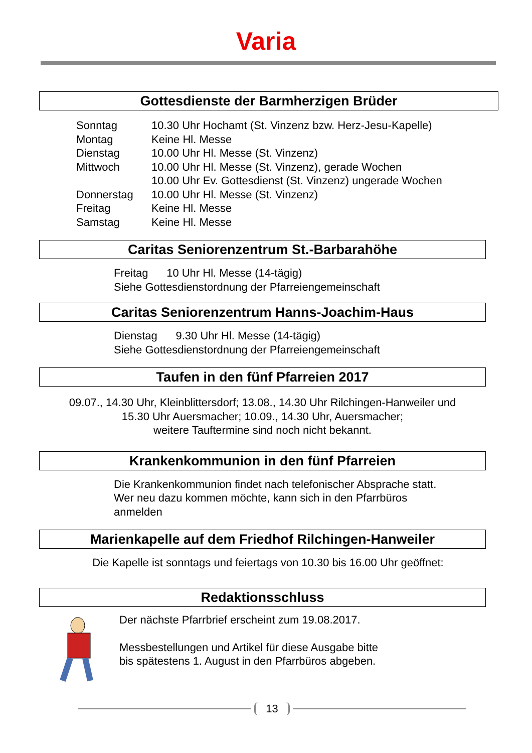Varia
Gottesdienste der Barmherzigen Brüder
| Sonntag | 10.30 Uhr Hochamt (St. Vinzenz bzw. Herz-Jesu-Kapelle) |
| Montag | Keine Hl. Messe |
| Dienstag | 10.00 Uhr Hl. Messe (St. Vinzenz) |
| Mittwoch | 10.00 Uhr Hl. Messe (St. Vinzenz), gerade Wochen 10.00 Uhr Ev. Gottesdienst (St. Vinzenz) ungerade Wochen |
| Donnerstag | 10.00 Uhr Hl. Messe (St. Vinzenz) |
| Freitag | Keine Hl. Messe |
| Samstag | Keine Hl. Messe |
Caritas Seniorenzentrum St.-Barbarahöhe
Freitag 10 Uhr Hl. Messe (14-tägig)
Siehe Gottesdienstordnung der Pfarreiengemeinschaft
Caritas Seniorenzentrum Hanns-Joachim-Haus
Dienstag 9.30 Uhr Hl. Messe (14-tägig)
Siehe Gottesdienstordnung der Pfarreiengemeinschaft
Taufen in den fünf Pfarreien 2017
09.07., 14.30 Uhr, Kleinblittersdorf; 13.08., 14.30 Uhr Rilchingen-Hanweiler und
15.30 Uhr Auersmacher; 10.09., 14.30 Uhr, Auersmacher;
weitere Tauftermine sind noch nicht bekannt.
Krankenkommunion in den fünf Pfarreien
Die Krankenkommunion findet nach telefonischer Absprache statt.
Wer neu dazu kommen möchte, kann sich in den Pfarrbüros
anmelden
Marienkapelle auf dem Friedhof Rilchingen-Hanweiler
Die Kapelle ist sonntags und feiertags von 10.30 bis 16.00 Uhr geöffnet:
Redaktionsschluss
Der nächste Pfarrbrief erscheint zum 19.08.2017.
Messbestellungen und Artikel für diese Ausgabe bitte
bis spätestens 1. August in den Pfarrbüros abgeben.
13